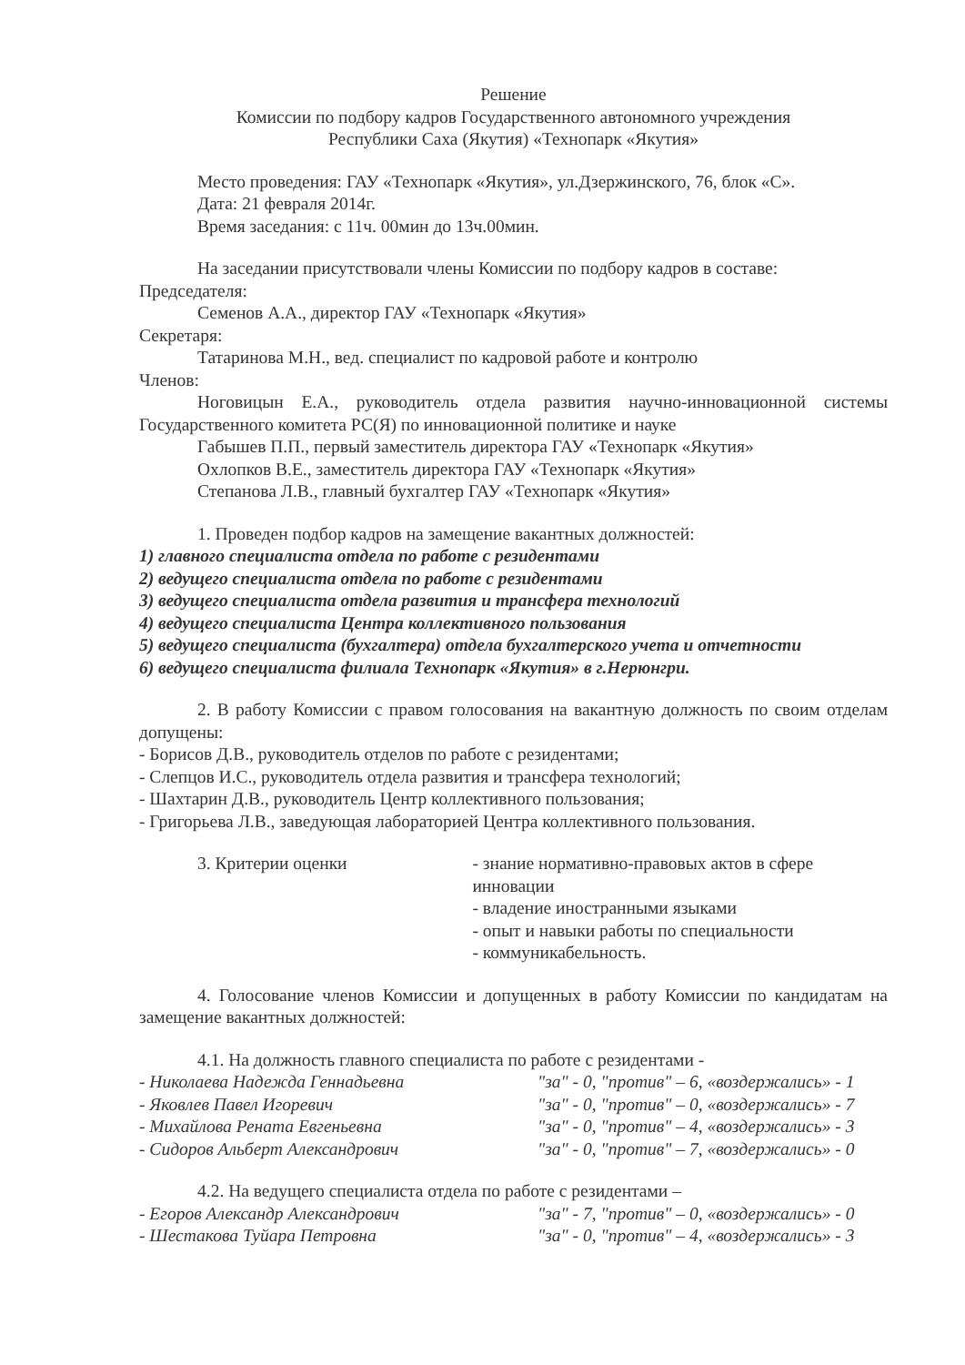Решение
Комиссии по подбору кадров Государственного автономного учреждения
Республики Саха (Якутия) «Технопарк «Якутия»
Место проведения: ГАУ «Технопарк «Якутия», ул.Дзержинского, 76, блок «С».
Дата: 21 февраля 2014г.
Время заседания: с 11ч. 00мин до 13ч.00мин.
На заседании присутствовали члены Комиссии по подбору кадров в составе:
Председателя:
Семенов А.А., директор ГАУ «Технопарк «Якутия»
Секретаря:
Татаринова М.Н., вед. специалист по кадровой работе и контролю
Членов:
Ноговицын Е.А., руководитель отдела развития научно-инновационной системы Государственного комитета РС(Я) по инновационной политике и науке
Габышев П.П., первый заместитель директора ГАУ «Технопарк «Якутия»
Охлопков В.Е., заместитель директора ГАУ «Технопарк «Якутия»
Степанова Л.В., главный бухгалтер ГАУ «Технопарк «Якутия»
1. Проведен подбор кадров на замещение вакантных должностей:
1) главного специалиста отдела по работе с резидентами
2) ведущего специалиста отдела по работе с резидентами
3) ведущего специалиста отдела развития и трансфера технологий
4) ведущего специалиста Центра коллективного пользования
5) ведущего специалиста (бухгалтера) отдела бухгалтерского учета и отчетности
6) ведущего специалиста филиала Технопарк «Якутия» в г.Нерюнгри.
2. В работу Комиссии с правом голосования на вакантную должность по своим отделам допущены:
- Борисов Д.В., руководитель отделов по работе с резидентами;
- Слепцов И.С., руководитель отдела развития и трансфера технологий;
- Шахтарин Д.В., руководитель Центр коллективного пользования;
- Григорьева Л.В., заведующая лабораторией Центра коллективного пользования.
3. Критерии оценки - знание нормативно-правовых актов в сфере инновации
- владение иностранными языками
- опыт и навыки работы по специальности
- коммуникабельность.
4. Голосование членов Комиссии и допущенных в работу Комиссии по кандидатам на замещение вакантных должностей:
4.1. На должность главного специалиста по работе с резидентами -
- Николаева Надежда Геннадьевна "за" - 0, "против" – 6, «воздержались» - 1
- Яковлев Павел Игоревич "за" - 0, "против" – 0, «воздержались» - 7
- Михайлова Рената Евгеньевна "за" - 0, "против" – 4, «воздержались» - 3
- Сидоров Альберт Александрович "за" - 0, "против" – 7, «воздержались» - 0
4.2. На ведущего специалиста отдела по работе с резидентами –
- Егоров Александр Александрович "за" - 7, "против" – 0, «воздержались» - 0
- Шестакова Туйара Петровна "за" - 0, "против" – 4, «воздержались» - 3